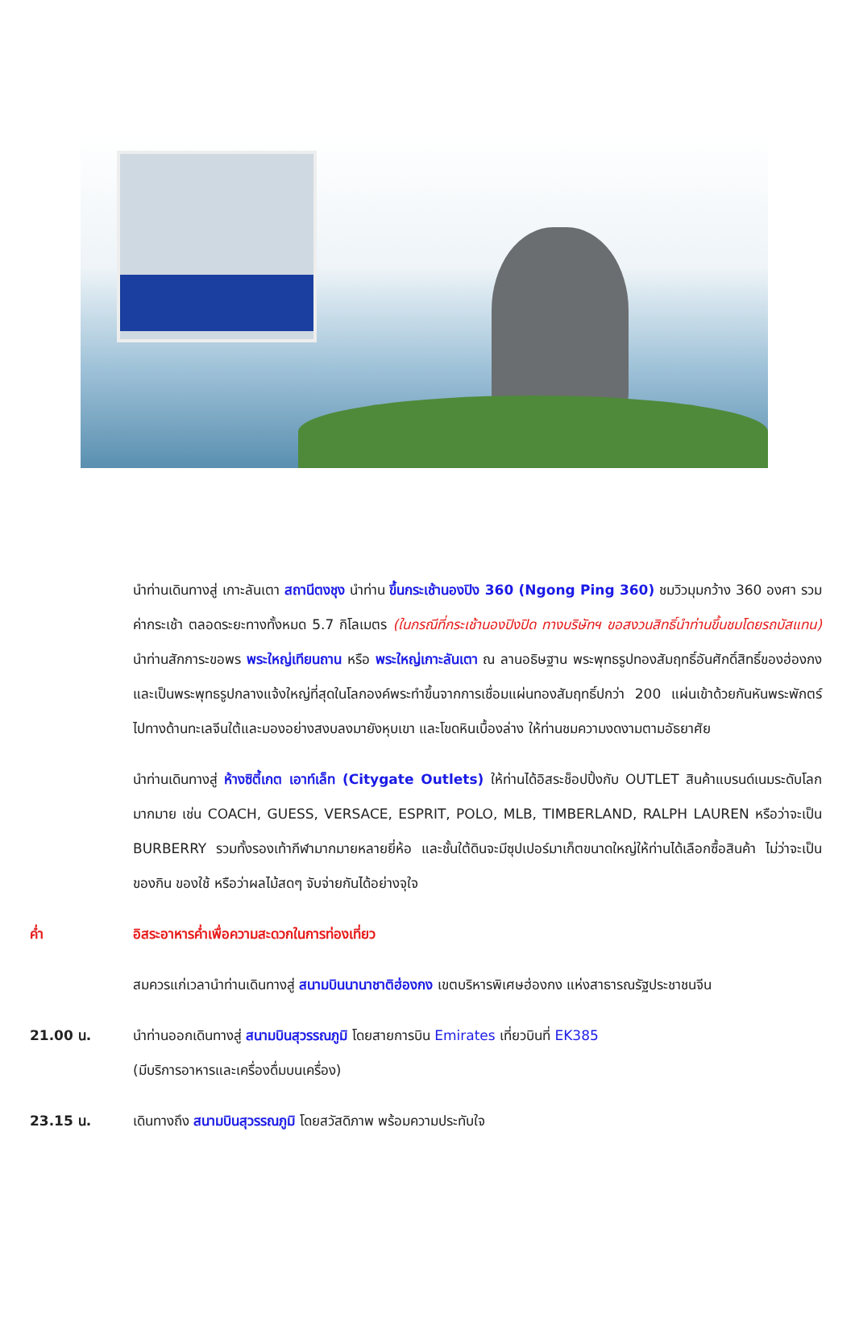นำท่านเดินทางสู่ เกาะลันเตา สถานีตงชุง นำท่าน ขึ้นกระเช้านองปิง 360 (Ngong Ping 360) ชมวิวมุมกว้าง 360 องศา รวมค่ากระเช้า ตลอดระยะทางทั้งหมด 5.7 กิโลเมตร (ในกรณีที่กระเช้านองปิงปิด ทางบริษัทฯ ขอสงวนสิทธิ์นำท่านขึ้นชมโดยรถบัสแทน) นำท่านสักการะขอพร พระใหญ่เทียนถาน หรือ พระใหญ่เกาะลันเตา ณ ลานอธิษฐาน พระพุทธรูปทองสัมฤทธิ์อันศักดิ์สิทธิ์ของฮ่องกง และเป็นพระพุทธรูปกลางแจ้งใหญ่ที่สุดในโลกองค์พระทำขึ้นจากการเชื่อมแผ่นทองสัมฤทธิ์ปกว่า 200 แผ่นเข้าด้วยกันหันพระพักตร์ไปทางด้านทะเลจีนใต้และมองอย่างสงบลงมายังหุบเขา และโขดหินเบื้องล่าง ให้ท่านชมความงดงามตามอัธยาศัย
นำท่านเดินทางสู่ ห้างซิตี้เกต เอาท์เล็ท (Citygate Outlets) ให้ท่านได้อิสระช็อปปิ้งกับ OUTLET สินค้าแบรนด์เนมระดับโลกมากมาย เช่น COACH, GUESS, VERSACE, ESPRIT, POLO, MLB, TIMBERLAND, RALPH LAUREN หรือว่าจะเป็น BURBERRY รวมทั้งรองเท้ากีฬามากมายหลายยี่ห้อ และชั้นใต้ดินจะมีซุปเปอร์มาเก็ตขนาดใหญ่ให้ท่านได้เลือกซื้อสินค้า ไม่ว่าจะเป็น ของกิน ของใช้ หรือว่าผลไม้สดๆ จับจ่ายกันได้อย่างจุใจ
ค่ำ อิสระอาหารค่ำเพื่อความสะดวกในการท่องเที่ยว
สมควรแก่เวลานำท่านเดินทางสู่ สนามบินนานาชาติฮ่องกง เขตบริหารพิเศษฮ่องกง แห่งสาธารณรัฐประชาชนจีน
21.00 น. นำท่านออกเดินทางสู่ สนามบินสุวรรณภูมิ โดยสายการบิน Emirates เที่ยวบินที่ EK385
(มีบริการอาหารและเครื่องดื่มบนเครื่อง)
23.15 น. เดินทางถึง สนามบินสุวรรณภูมิ โดยสวัสดิภาพ พร้อมความประทับใจ